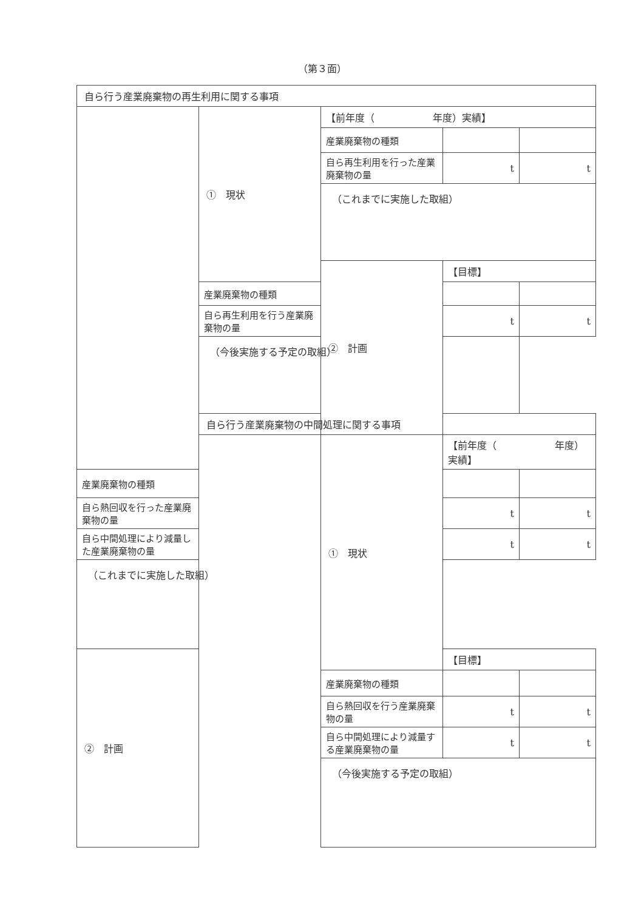（第３面）
| 自ら行う産業廃棄物の再生利用に関する事項 | | | | |
| | ① 現状 | 【前年度（ 年度）実績】 | | |
| | | 産業廃棄物の種類 | | |
| | | 自ら再生利用を行った産業廃棄物の量 | t | t |
| | | （これまでに実施した取組） | | |
| | | ② 計画 | 【目標】 | |
| | 産業廃棄物の種類 | | | |
| | 自ら再生利用を行う産業廃棄物の量 | | t | t |
| | （今後実施する予定の取組） | | | |
| | 自ら行う産業廃棄物の中間処理に関する事項 | | | |
| | | ① 現状 | 【前年度（ 年度）実績】 | |
| 産業廃棄物の種類 | | | | |
| 自ら熱回収を行った産業廃棄物の量 | | | t | t |
| 自ら中間処理により減量した産業廃棄物の量 | | | t | t |
| （これまでに実施した取組） | | | | |
| ② 計画 | | | 【目標】 | |
| | | 産業廃棄物の種類 | | |
| | | 自ら熱回収を行う産業廃棄物の量 | t | t |
| | | 自ら中間処理により減量する産業廃棄物の量 | t | t |
| | | （今後実施する予定の取組） | | |